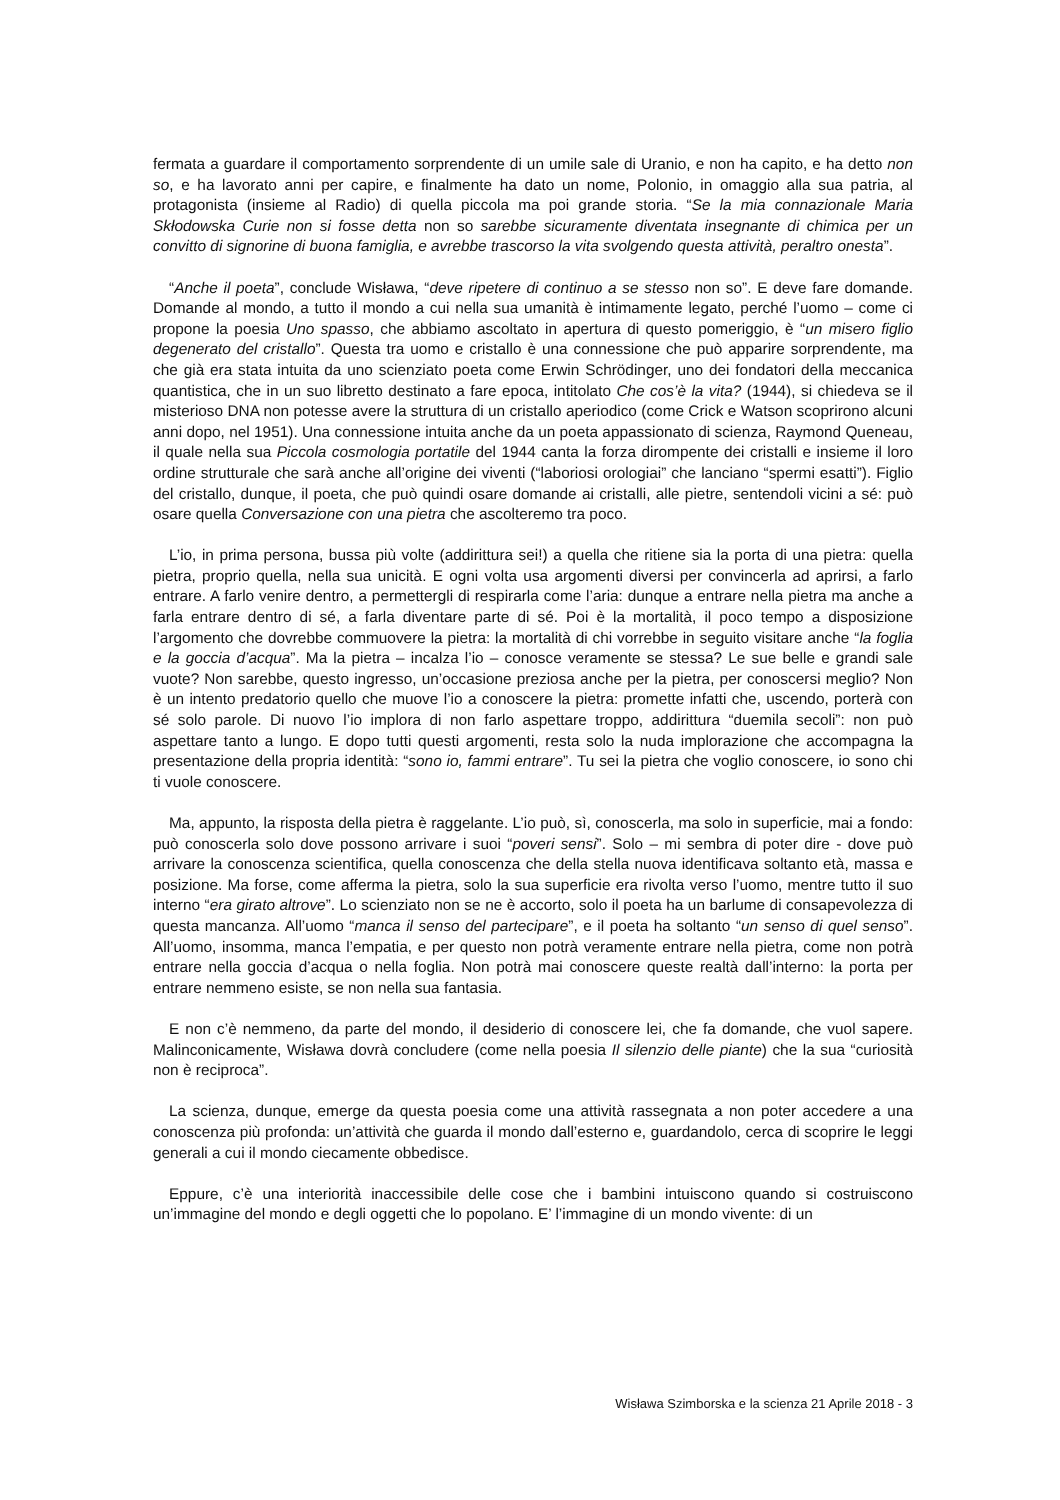fermata a guardare il comportamento sorprendente di un umile sale di Uranio, e non ha capito, e ha detto non so, e ha lavorato anni per capire, e finalmente ha dato un nome, Polonio, in omaggio alla sua patria, al protagonista (insieme al Radio) di quella piccola ma poi grande storia. “Se la mia connazionale Maria Skłodowska Curie non si fosse detta non so sarebbe sicuramente diventata insegnante di chimica per un convitto di signorine di buona famiglia, e avrebbe trascorso la vita svolgendo questa attività, peraltro onesta”.
“Anche il poeta”, conclude Wisława, “deve ripetere di continuo a se stesso non so”. E deve fare domande. Domande al mondo, a tutto il mondo a cui nella sua umanità è intimamente legato, perché l’uomo – come ci propone la poesia Uno spasso, che abbiamo ascoltato in apertura di questo pomeriggio, è “un misero figlio degenerato del cristallo”. Questa tra uomo e cristallo è una connessione che può apparire sorprendente, ma che già era stata intuita da uno scienziato poeta come Erwin Schrödinger, uno dei fondatori della meccanica quantistica, che in un suo libretto destinato a fare epoca, intitolato Che cos’è la vita? (1944), si chiedeva se il misterioso DNA non potesse avere la struttura di un cristallo aperiodico (come Crick e Watson scoprirono alcuni anni dopo, nel 1951). Una connessione intuita anche da un poeta appassionato di scienza, Raymond Queneau, il quale nella sua Piccola cosmologia portatile del 1944 canta la forza dirompente dei cristalli e insieme il loro ordine strutturale che sarà anche all’origine dei viventi (“laboriosi orologiai” che lanciano “spermi esatti”). Figlio del cristallo, dunque, il poeta, che può quindi osare domande ai cristalli, alle pietre, sentendoli vicini a sé: può osare quella Conversazione con una pietra che ascolteremo tra poco.
L’io, in prima persona, bussa più volte (addirittura sei!) a quella che ritiene sia la porta di una pietra: quella pietra, proprio quella, nella sua unicità. E ogni volta usa argomenti diversi per convincerla ad aprirsi, a farlo entrare. A farlo venire dentro, a permettergli di respirarla come l’aria: dunque a entrare nella pietra ma anche a farla entrare dentro di sé, a farla diventare parte di sé. Poi è la mortalità, il poco tempo a disposizione l’argomento che dovrebbe commuovere la pietra: la mortalità di chi vorrebbe in seguito visitare anche “la foglia e la goccia d’acqua”. Ma la pietra – incalza l’io – conosce veramente se stessa? Le sue belle e grandi sale vuote? Non sarebbe, questo ingresso, un’occasione preziosa anche per la pietra, per conoscersi meglio? Non è un intento predatorio quello che muove l’io a conoscere la pietra: promette infatti che, uscendo, porterà con sé solo parole. Di nuovo l’io implora di non farlo aspettare troppo, addirittura “duemila secoli”: non può aspettare tanto a lungo. E dopo tutti questi argomenti, resta solo la nuda implorazione che accompagna la presentazione della propria identità: “sono io, fammi entrare”. Tu sei la pietra che voglio conoscere, io sono chi ti vuole conoscere.
Ma, appunto, la risposta della pietra è raggelante. L’io può, sì, conoscerla, ma solo in superficie, mai a fondo: può conoscerla solo dove possono arrivare i suoi “poveri sensi”. Solo – mi sembra di poter dire - dove può arrivare la conoscenza scientifica, quella conoscenza che della stella nuova identificava soltanto età, massa e posizione. Ma forse, come afferma la pietra, solo la sua superficie era rivolta verso l’uomo, mentre tutto il suo interno “era girato altrove”. Lo scienziato non se ne è accorto, solo il poeta ha un barlume di consapevolezza di questa mancanza. All’uomo “manca il senso del partecipare”, e il poeta ha soltanto “un senso di quel senso”. All’uomo, insomma, manca l’empatia, e per questo non potrà veramente entrare nella pietra, come non potrà entrare nella goccia d’acqua o nella foglia. Non potrà mai conoscere queste realtà dall’interno: la porta per entrare nemmeno esiste, se non nella sua fantasia.
E non c’è nemmeno, da parte del mondo, il desiderio di conoscere lei, che fa domande, che vuol sapere. Malinconicamente, Wisława dovrà concludere (come nella poesia Il silenzio delle piante) che la sua “curiosità non è reciproca”.
La scienza, dunque, emerge da questa poesia come una attività rassegnata a non poter accedere a una conoscenza più profonda: un’attività che guarda il mondo dall’esterno e, guardandolo, cerca di scoprire le leggi generali a cui il mondo ciecamente obbedisce.
Eppure, c’è una interiorità inaccessibile delle cose che i bambini intuiscono quando si costruiscono un’immagine del mondo e degli oggetti che lo popolano. E’ l’immagine di un mondo vivente: di un
Wisława Szimborska e la scienza 21 Aprile 2018 - 3